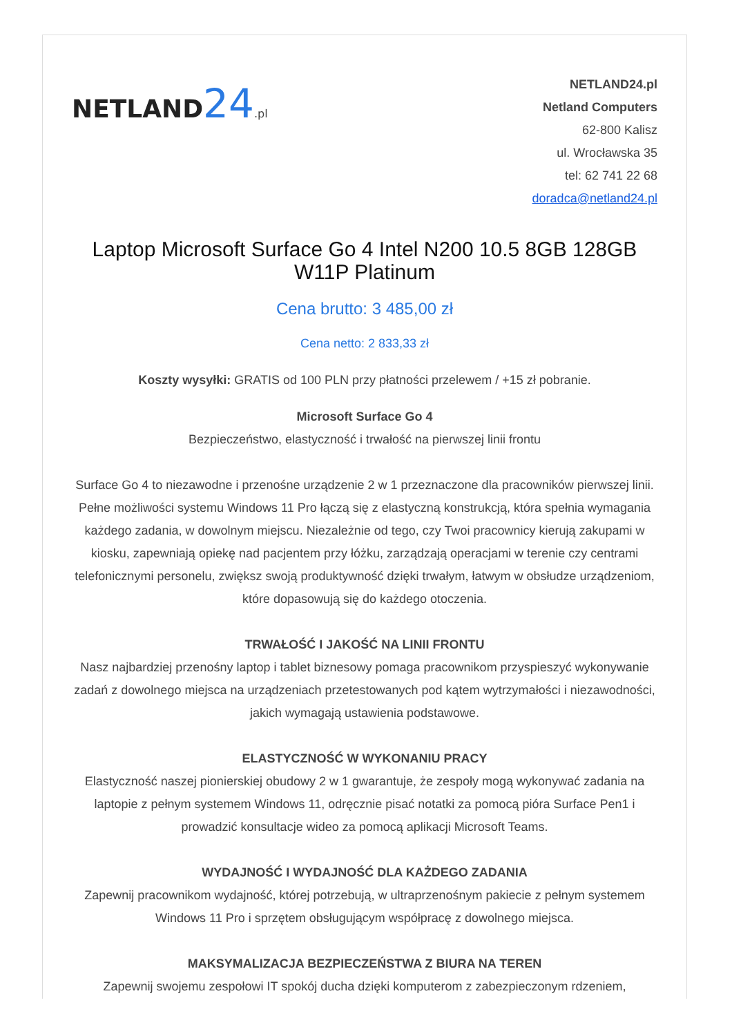NETLAND24.pl
NETLAND24.pl
Netland Computers
62-800 Kalisz
ul. Wrocławska 35
tel: 62 741 22 68
doradca@netland24.pl
Laptop Microsoft Surface Go 4 Intel N200 10.5 8GB 128GB W11P Platinum
Cena brutto: 3 485,00 zł
Cena netto: 2 833,33 zł
Koszty wysyłki: GRATIS od 100 PLN przy płatności przelewem / +15 zł pobranie.
Microsoft Surface Go 4
Bezpieczeństwo, elastyczność i trwałość na pierwszej linii frontu
Surface Go 4 to niezawodne i przenośne urządzenie 2 w 1 przeznaczone dla pracowników pierwszej linii. Pełne możliwości systemu Windows 11 Pro łączą się z elastyczną konstrukcją, która spełnia wymagania każdego zadania, w dowolnym miejscu. Niezależnie od tego, czy Twoi pracownicy kierują zakupami w kiosku, zapewniają opiekę nad pacjentem przy łóżku, zarządzają operacjami w terenie czy centrami telefonicznymi personelu, zwiększ swoją produktywność dzięki trwałym, łatwym w obsłudze urządzeniom, które dopasowują się do każdego otoczenia.
TRWAŁOŚĆ I JAKOŚĆ NA LINII FRONTU
Nasz najbardziej przenośny laptop i tablet biznesowy pomaga pracownikom przyspieszyć wykonywanie zadań z dowolnego miejsca na urządzeniach przetestowanych pod kątem wytrzymałości i niezawodności, jakich wymagają ustawienia podstawowe.
ELASTYCZNOŚĆ W WYKONANIU PRACY
Elastyczność naszej pionierskiej obudowy 2 w 1 gwarantuje, że zespoły mogą wykonywać zadania na laptopie z pełnym systemem Windows 11, odręcznie pisać notatki za pomocą pióra Surface Pen1 i prowadzić konsultacje wideo za pomocą aplikacji Microsoft Teams.
WYDAJNOŚĆ I WYDAJNOŚĆ DLA KAŻDEGO ZADANIA
Zapewnij pracownikom wydajność, której potrzebują, w ultraprzenośnym pakiecie z pełnym systemem Windows 11 Pro i sprzętem obsługującym współpracę z dowolnego miejsca.
MAKSYMALIZACJA BEZPIECZEŃSTWA Z BIURA NA TEREN
Zapewnij swojemu zespołowi IT spokój ducha dzięki komputerom z zabezpieczonym rdzeniem,